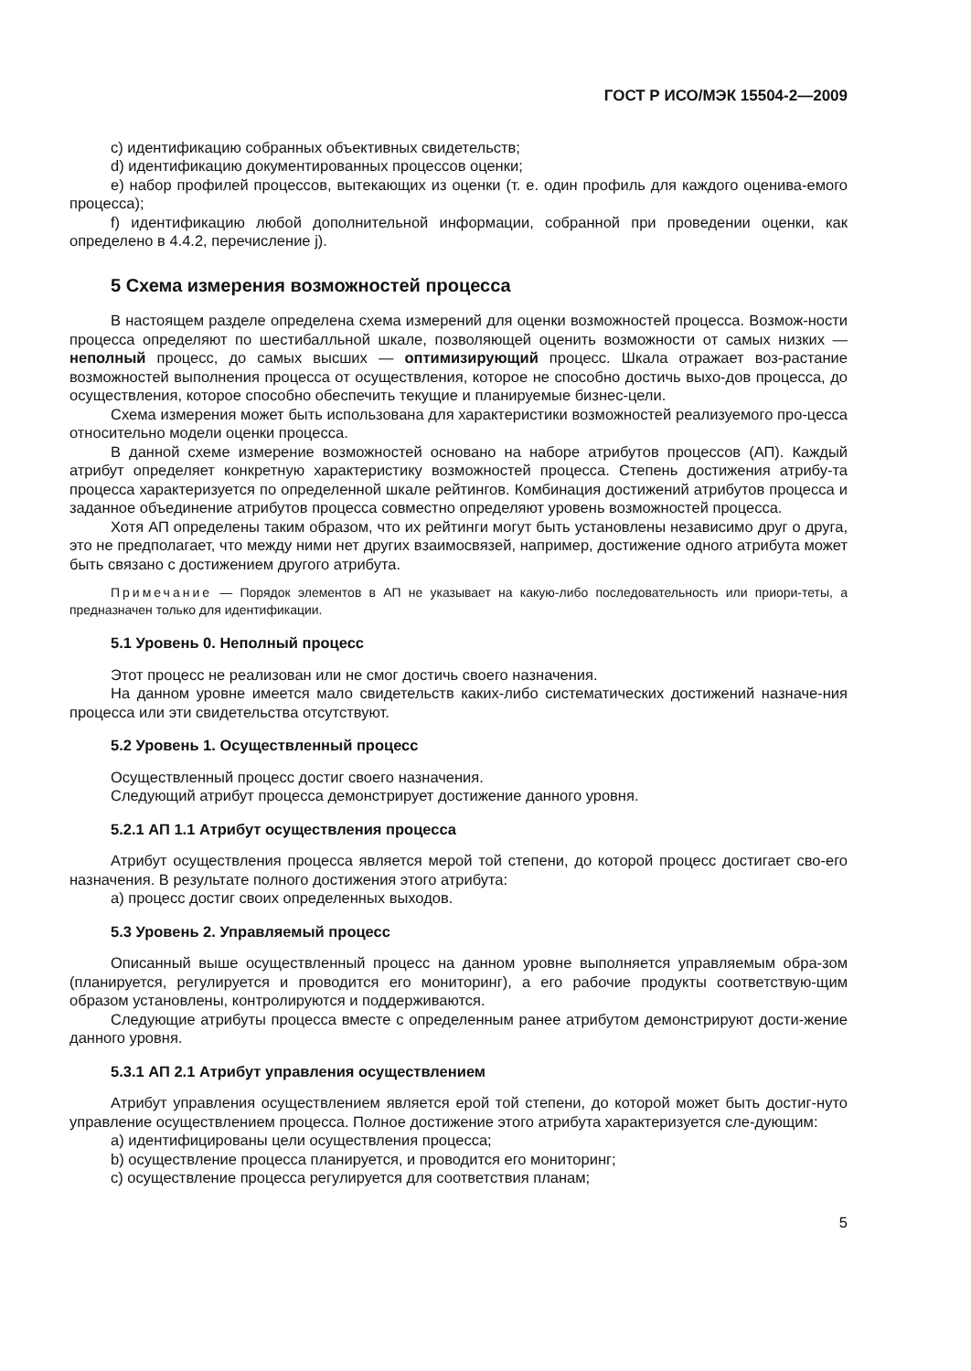ГОСТ Р ИСО/МЭК 15504-2—2009
c) идентификацию собранных объективных свидетельств;
d) идентификацию документированных процессов оценки;
e) набор профилей процессов, вытекающих из оценки (т. е. один профиль для каждого оценива-емого процесса);
f) идентификацию любой дополнительной информации, собранной при проведении оценки, как определено в 4.4.2, перечисление j).
5 Схема измерения возможностей процесса
В настоящем разделе определена схема измерений для оценки возможностей процесса. Возмож-ности процесса определяют по шестибалльной шкале, позволяющей оценить возможности от самых низких — неполный процесс, до самых высших — оптимизирующий процесс. Шкала отражает воз-растание возможностей выполнения процесса от осуществления, которое не способно достичь выхо-дов процесса, до осуществления, которое способно обеспечить текущие и планируемые бизнес-цели.
Схема измерения может быть использована для характеристики возможностей реализуемого про-цесса относительно модели оценки процесса.
В данной схеме измерение возможностей основано на наборе атрибутов процессов (АП). Каждый атрибут определяет конкретную характеристику возможностей процесса. Степень достижения атрибу-та процесса характеризуется по определенной шкале рейтингов. Комбинация достижений атрибутов процесса и заданное объединение атрибутов процесса совместно определяют уровень возможностей процесса.
Хотя АП определены таким образом, что их рейтинги могут быть установлены независимо друг о друга, это не предполагает, что между ними нет других взаимосвязей, например, достижение одного атрибута может быть связано с достижением другого атрибута.
Примечание — Порядок элементов в АП не указывает на какую-либо последовательность или приори-теты, а предназначен только для идентификации.
5.1 Уровень 0. Неполный процесс
Этот процесс не реализован или не смог достичь своего назначения.
На данном уровне имеется мало свидетельств каких-либо систематических достижений назначе-ния процесса или эти свидетельства отсутствуют.
5.2 Уровень 1. Осуществленный процесс
Осуществленный процесс достиг своего назначения.
Следующий атрибут процесса демонстрирует достижение данного уровня.
5.2.1 АП 1.1 Атрибут осуществления процесса
Атрибут осуществления процесса является мерой той степени, до которой процесс достигает сво-его назначения. В результате полного достижения этого атрибута:
a) процесс достиг своих определенных выходов.
5.3 Уровень 2. Управляемый процесс
Описанный выше осуществленный процесс на данном уровне выполняется управляемым обра-зом (планируется, регулируется и проводится его мониторинг), а его рабочие продукты соответствую-щим образом установлены, контролируются и поддерживаются.
Следующие атрибуты процесса вместе с определенным ранее атрибутом демонстрируют дости-жение данного уровня.
5.3.1 АП 2.1 Атрибут управления осуществлением
Атрибут управления осуществлением является ерой той степени, до которой может быть достиг-нуто управление осуществлением процесса. Полное достижение этого атрибута характеризуется сле-дующим:
a) идентифицированы цели осуществления процесса;
b) осуществление процесса планируется, и проводится его мониторинг;
c) осуществление процесса регулируется для соответствия планам;
5